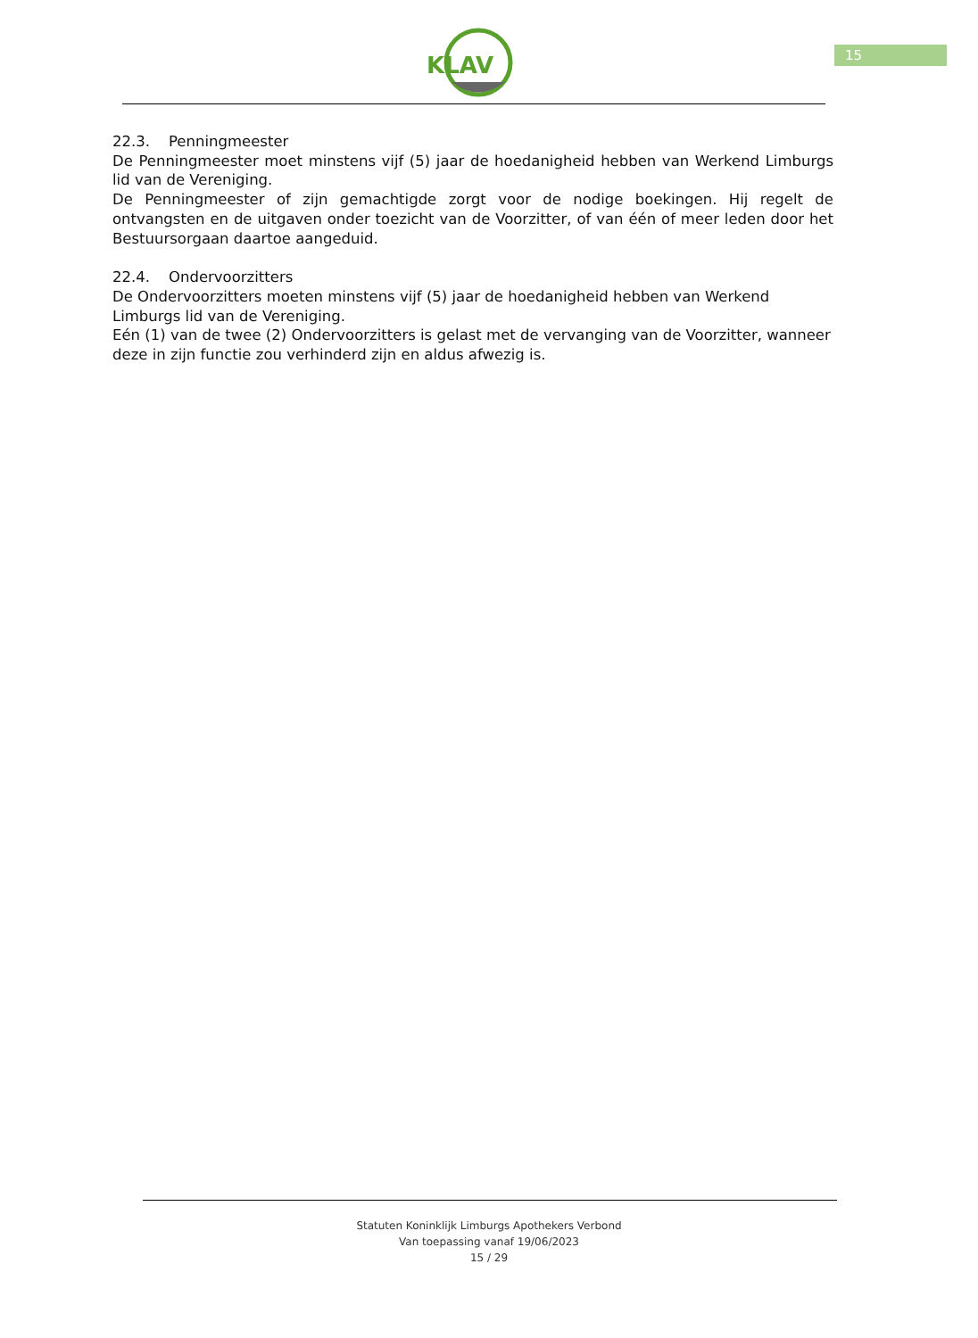KLAV
15
22.3. Penningmeester
De Penningmeester moet minstens vijf (5) jaar de hoedanigheid hebben van Werkend Limburgs lid van de Vereniging.
De Penningmeester of zijn gemachtigde zorgt voor de nodige boekingen. Hij regelt de ontvangsten en de uitgaven onder toezicht van de Voorzitter, of van één of meer leden door het Bestuursorgaan daartoe aangeduid.
22.4. Ondervoorzitters
De Ondervoorzitters moeten minstens vijf (5) jaar de hoedanigheid hebben van Werkend Limburgs lid van de Vereniging.
Eén (1) van de twee (2) Ondervoorzitters is gelast met de vervanging van de Voorzitter, wanneer deze in zijn functie zou verhinderd zijn en aldus afwezig is.
Statuten Koninklijk Limburgs Apothekers Verbond
Van toepassing vanaf 19/06/2023
15 / 29